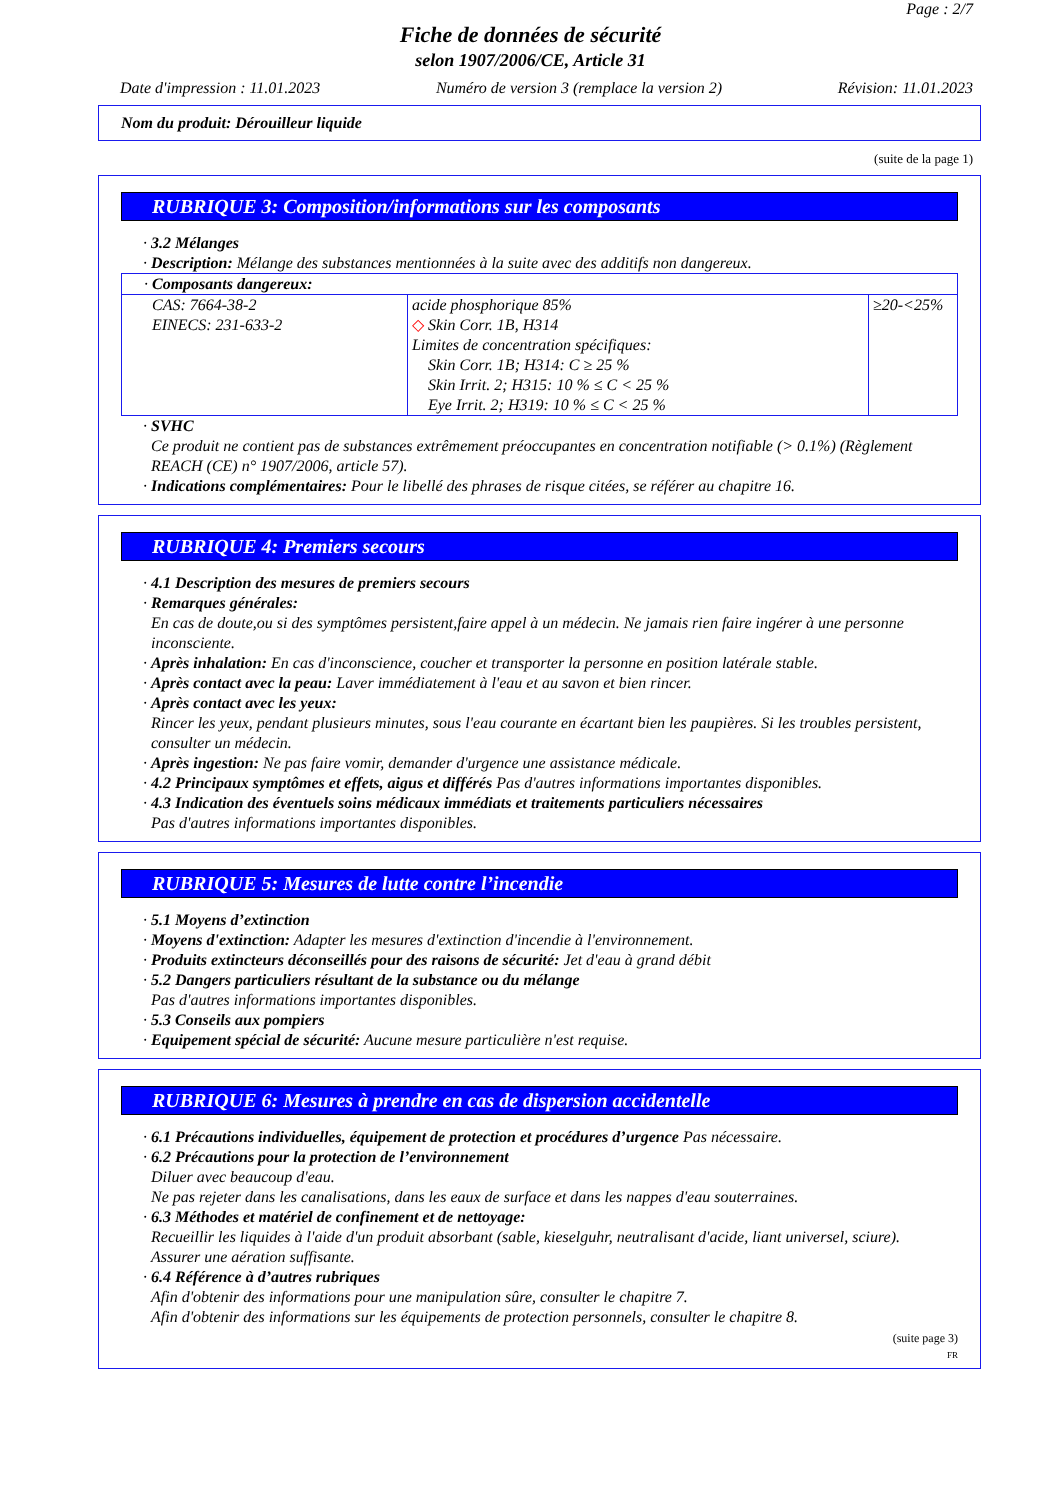Page : 2/7
Fiche de données de sécurité
selon 1907/2006/CE, Article 31
Date d'impression : 11.01.2023 Numéro de version 3 (remplace la version 2) Révision: 11.01.2023
Nom du produit: Dérouilleur liquide
(suite de la page 1)
RUBRIQUE 3: Composition/informations sur les composants
· 3.2 Mélanges
· Description: Mélange des substances mentionnées à la suite avec des additifs non dangereux.
| · Composants dangereux: | | |
| CAS: 7664-38-2 EINECS: 231-633-2 | acide phosphorique 85% ◇ Skin Corr. 1B, H314 Limites de concentration spécifiques: Skin Corr. 1B; H314: C ≥ 25 % Skin Irrit. 2; H315: 10 % ≤ C < 25 % Eye Irrit. 2; H319: 10 % ≤ C < 25 % | ≥20-<25% |
· SVHC
Ce produit ne contient pas de substances extrêmement préoccupantes en concentration notifiable (> 0.1%) (Règlement REACH (CE) n° 1907/2006, article 57).
· Indications complémentaires: Pour le libellé des phrases de risque citées, se référer au chapitre 16.
RUBRIQUE 4: Premiers secours
· 4.1 Description des mesures de premiers secours
· Remarques générales:
En cas de doute,ou si des symptômes persistent,faire appel à un médecin. Ne jamais rien faire ingérer à une personne inconsciente.
· Après inhalation: En cas d'inconscience, coucher et transporter la personne en position latérale stable.
· Après contact avec la peau: Laver immédiatement à l'eau et au savon et bien rincer.
· Après contact avec les yeux:
Rincer les yeux, pendant plusieurs minutes, sous l'eau courante en écartant bien les paupières. Si les troubles persistent, consulter un médecin.
· Après ingestion: Ne pas faire vomir, demander d'urgence une assistance médicale.
· 4.2 Principaux symptômes et effets, aigus et différés Pas d'autres informations importantes disponibles.
· 4.3 Indication des éventuels soins médicaux immédiats et traitements particuliers nécessaires
Pas d'autres informations importantes disponibles.
RUBRIQUE 5: Mesures de lutte contre l’incendie
· 5.1 Moyens d’extinction
· Moyens d'extinction: Adapter les mesures d'extinction d'incendie à l'environnement.
· Produits extincteurs déconseillés pour des raisons de sécurité: Jet d'eau à grand débit
· 5.2 Dangers particuliers résultant de la substance ou du mélange
Pas d'autres informations importantes disponibles.
· 5.3 Conseils aux pompiers
· Equipement spécial de sécurité: Aucune mesure particulière n'est requise.
RUBRIQUE 6: Mesures à prendre en cas de dispersion accidentelle
· 6.1 Précautions individuelles, équipement de protection et procédures d’urgence Pas nécessaire.
· 6.2 Précautions pour la protection de l’environnement
Diluer avec beaucoup d'eau.
Ne pas rejeter dans les canalisations, dans les eaux de surface et dans les nappes d'eau souterraines.
· 6.3 Méthodes et matériel de confinement et de nettoyage:
Recueillir les liquides à l'aide d'un produit absorbant (sable, kieselguhr, neutralisant d'acide, liant universel, sciure).
Assurer une aération suffisante.
· 6.4 Référence à d’autres rubriques
Afin d'obtenir des informations pour une manipulation sûre, consulter le chapitre 7.
Afin d'obtenir des informations sur les équipements de protection personnels, consulter le chapitre 8.
(suite page 3)
FR